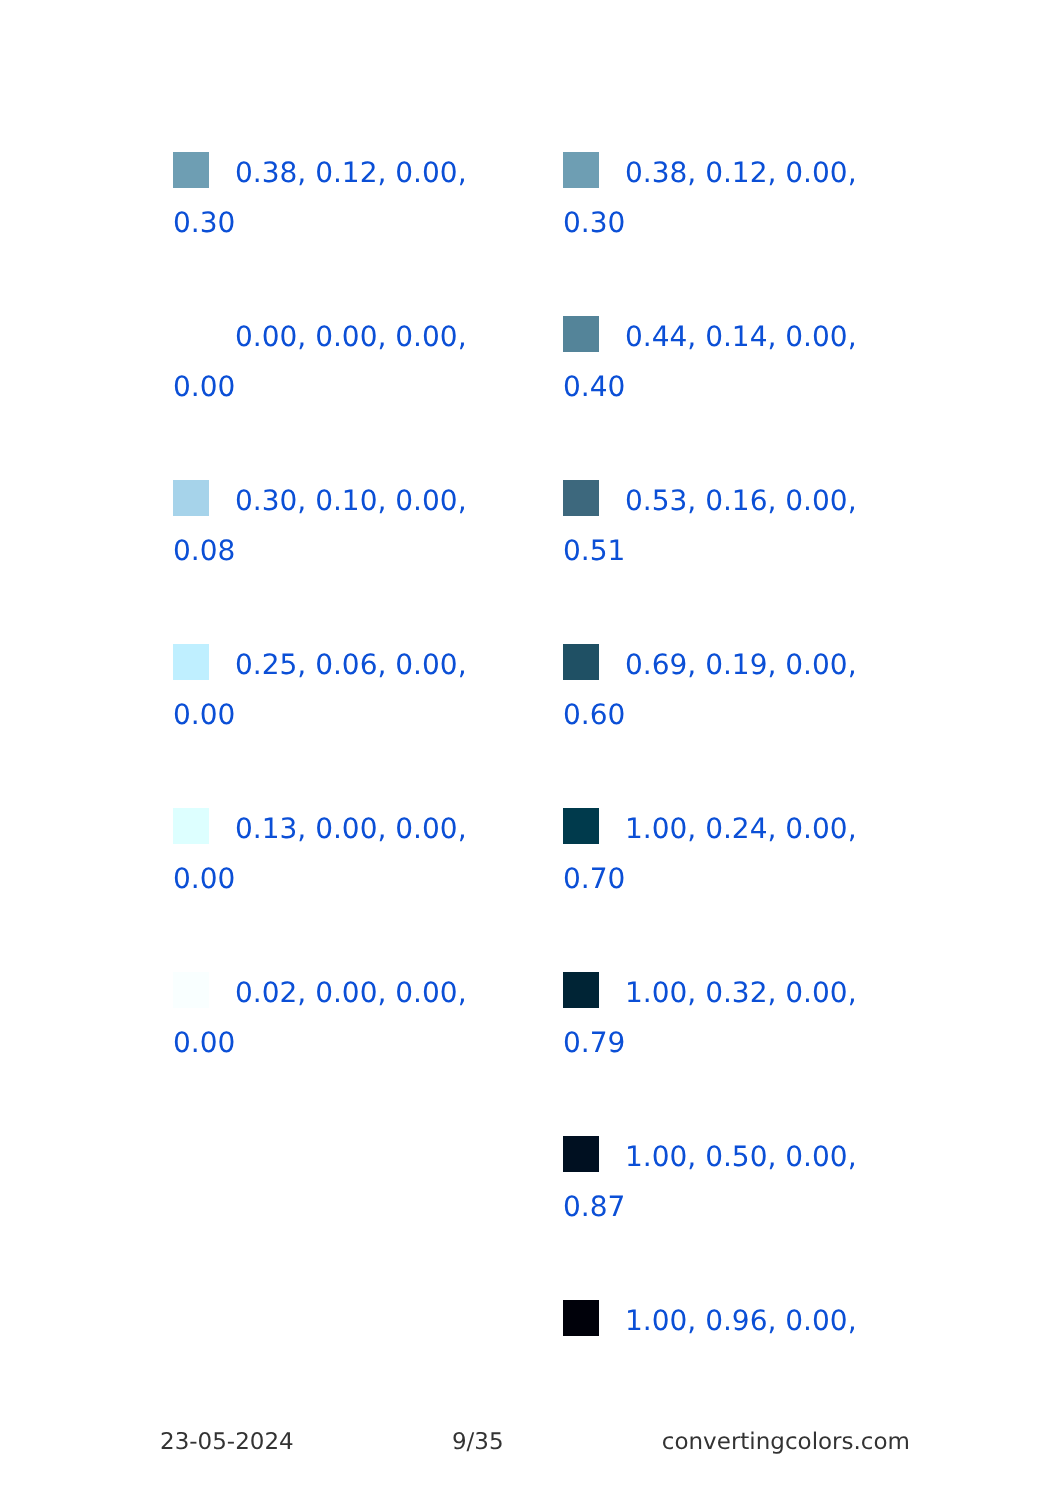0.38, 0.12, 0.00, 0.30
0.00, 0.00, 0.00, 0.00
0.30, 0.10, 0.00, 0.08
0.25, 0.06, 0.00, 0.00
0.13, 0.00, 0.00, 0.00
0.02, 0.00, 0.00, 0.00
0.38, 0.12, 0.00, 0.30
0.44, 0.14, 0.00, 0.40
0.53, 0.16, 0.00, 0.51
0.69, 0.19, 0.00, 0.60
1.00, 0.24, 0.00, 0.70
1.00, 0.32, 0.00, 0.79
1.00, 0.50, 0.00, 0.87
1.00, 0.96, 0.00,
23-05-2024 9/35 convertingcolors.com